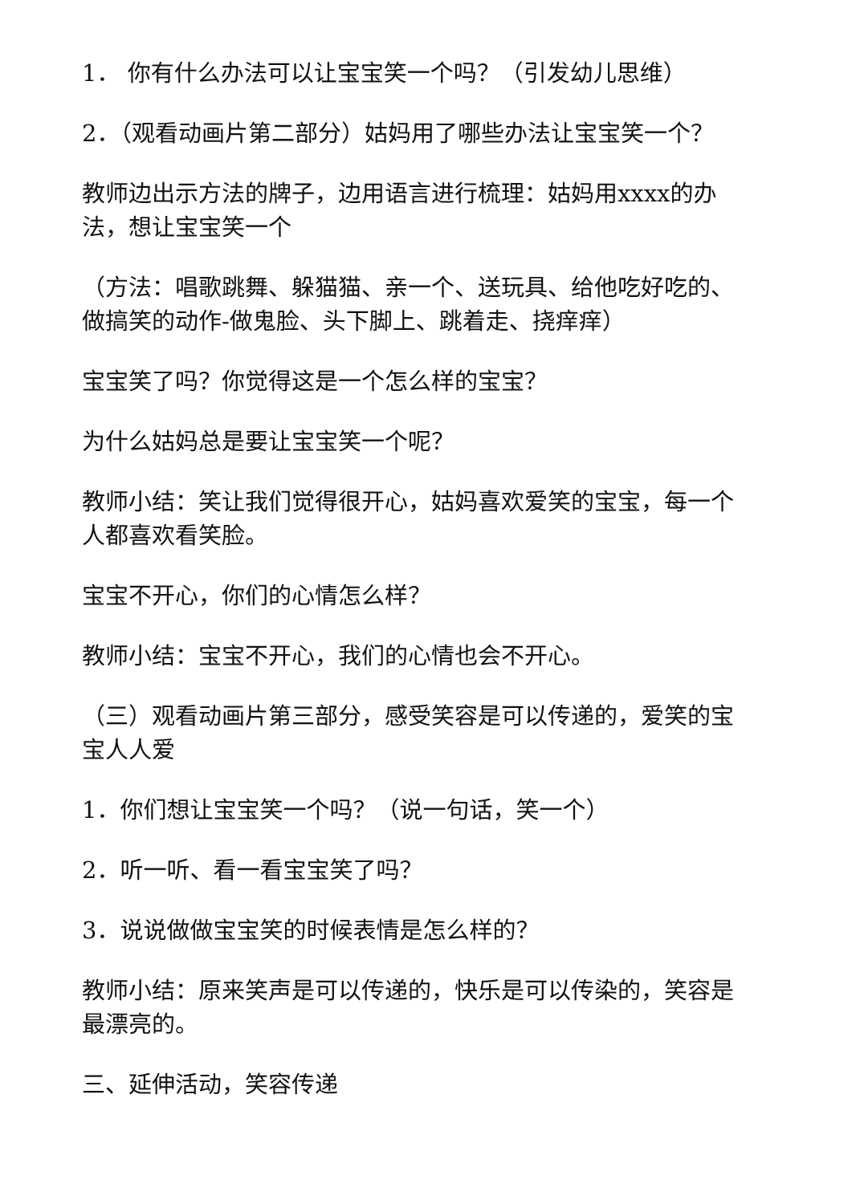1． 你有什么办法可以让宝宝笑一个吗？（引发幼儿思维）
2．（观看动画片第二部分）姑妈用了哪些办法让宝宝笑一个？
教师边出示方法的牌子，边用语言进行梳理：姑妈用xxxx的办法，想让宝宝笑一个
（方法：唱歌跳舞、躲猫猫、亲一个、送玩具、给他吃好吃的、做搞笑的动作-做鬼脸、头下脚上、跳着走、挠痒痒）
宝宝笑了吗？你觉得这是一个怎么样的宝宝？
为什么姑妈总是要让宝宝笑一个呢？
教师小结：笑让我们觉得很开心，姑妈喜欢爱笑的宝宝，每一个人都喜欢看笑脸。
宝宝不开心，你们的心情怎么样？
教师小结：宝宝不开心，我们的心情也会不开心。
（三）观看动画片第三部分，感受笑容是可以传递的，爱笑的宝宝人人爱
1．你们想让宝宝笑一个吗？（说一句话，笑一个）
2．听一听、看一看宝宝笑了吗？
3．说说做做宝宝笑的时候表情是怎么样的？
教师小结：原来笑声是可以传递的，快乐是可以传染的，笑容是最漂亮的。
三、延伸活动，笑容传递